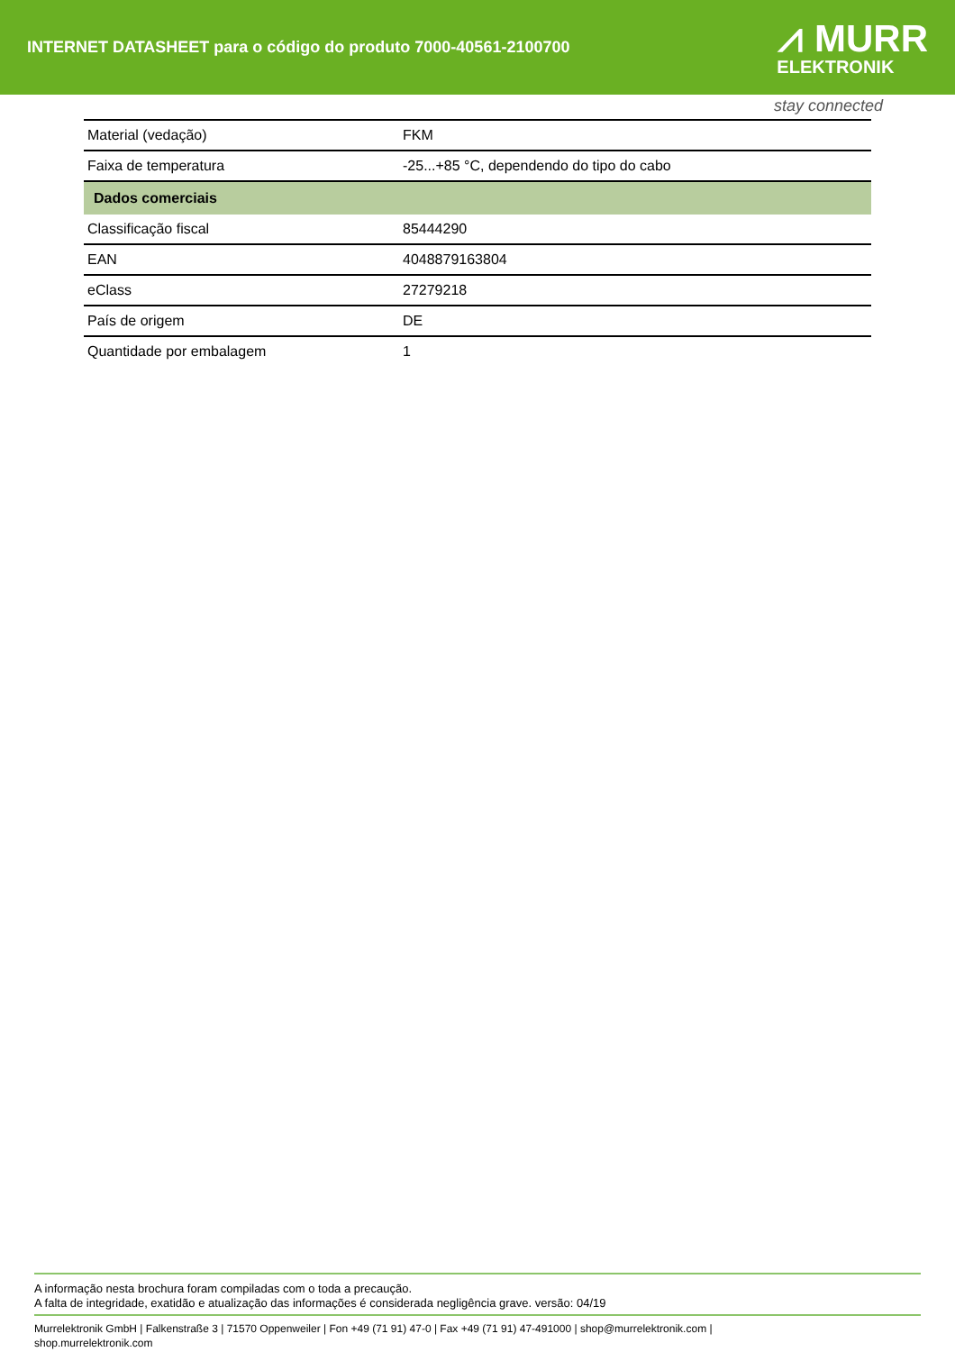INTERNET DATASHEET para o código do produto 7000-40561-2100700
⩘ MURR
ELEKTRONIK
stay connected
| Material (vedação) | FKM |
| Faixa de temperatura | -25...+85 °C, dependendo do tipo do cabo |
| Dados comerciais | |
| Classificação fiscal | 85444290 |
| EAN | 4048879163804 |
| eClass | 27279218 |
| País de origem | DE |
| Quantidade por embalagem | 1 |
A informação nesta brochura foram compiladas com o toda a precaução.
A falta de integridade, exatidão e atualização das informações é considerada negligência grave. versão: 04/19
Murrelektronik GmbH | Falkenstraße 3 | 71570 Oppenweiler | Fon +49 (71 91) 47-0 | Fax +49 (71 91) 47-491000 | shop@murrelektronik.com |
shop.murrelektronik.com